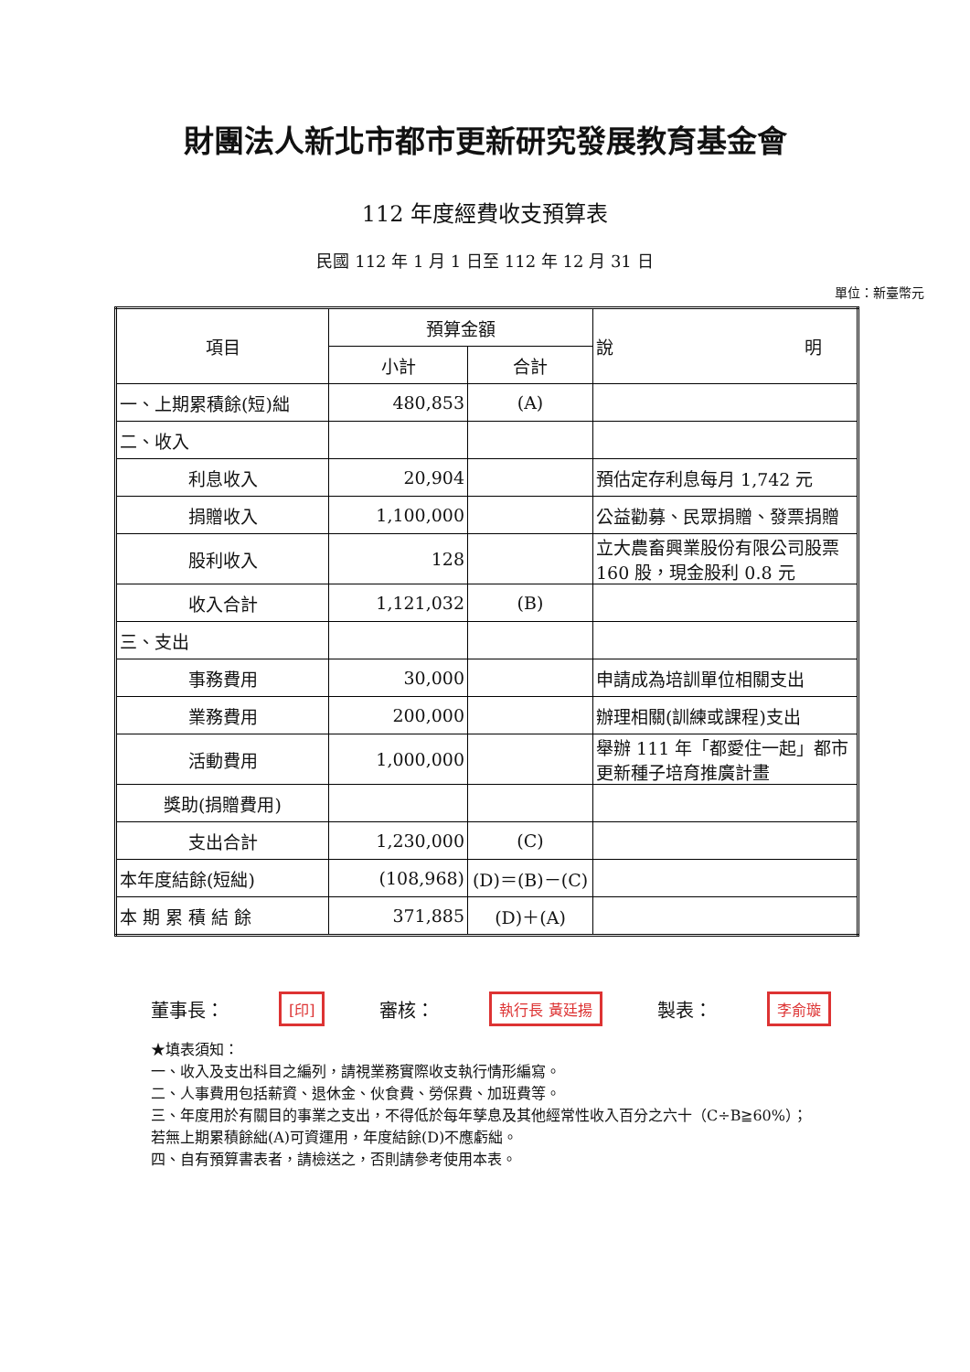財團法人新北市都市更新研究發展教育基金會
112 年度經費收支預算表
民國 112 年 1 月 1 日至 112 年 12 月 31 日
單位：新臺幣元
| 項目 | 預算金額 | | 說 明 |
| --- | --- | --- | --- |
| | 小計 | 合計 | |
| 一、上期累積餘(短)絀 | 480,853 | (A) | |
| 二、收入 | | | |
| 利息收入 | 20,904 | | 預估定存利息每月 1,742 元 |
| 捐贈收入 | 1,100,000 | | 公益勸募、民眾捐贈、發票捐贈 |
| 股利收入 | 128 | | 立大農畜興業股份有限公司股票 160 股，現金股利 0.8 元 |
| 收入合計 | 1,121,032 | (B) | |
| 三、支出 | | | |
| 事務費用 | 30,000 | | 申請成為培訓單位相關支出 |
| 業務費用 | 200,000 | | 辦理相關(訓練或課程)支出 |
| 活動費用 | 1,000,000 | | 舉辦 111 年「都愛住一起」都市更新種子培育推廣計畫 |
| 獎助(捐贈費用) | | | |
| 支出合計 | 1,230,000 | (C) | |
| 本年度結餘(短絀) | (108,968) | (D)＝(B)－(C) | |
| 本 期 累 積 結 餘 | 371,885 | (D)＋(A) | |
董事長： [印] 審核： 執行長 黃廷揚 製表： 李俞璇
★填表須知：
一、收入及支出科目之編列，請視業務實際收支執行情形編寫。
二、人事費用包括薪資、退休金、伙食費、勞保費、加班費等。
三、年度用於有關目的事業之支出，不得低於每年孳息及其他經常性收入百分之六十（C÷B≧60%）；若無上期累積餘絀(A)可資運用，年度結餘(D)不應虧絀。
四、自有預算書表者，請檢送之，否則請參考使用本表。